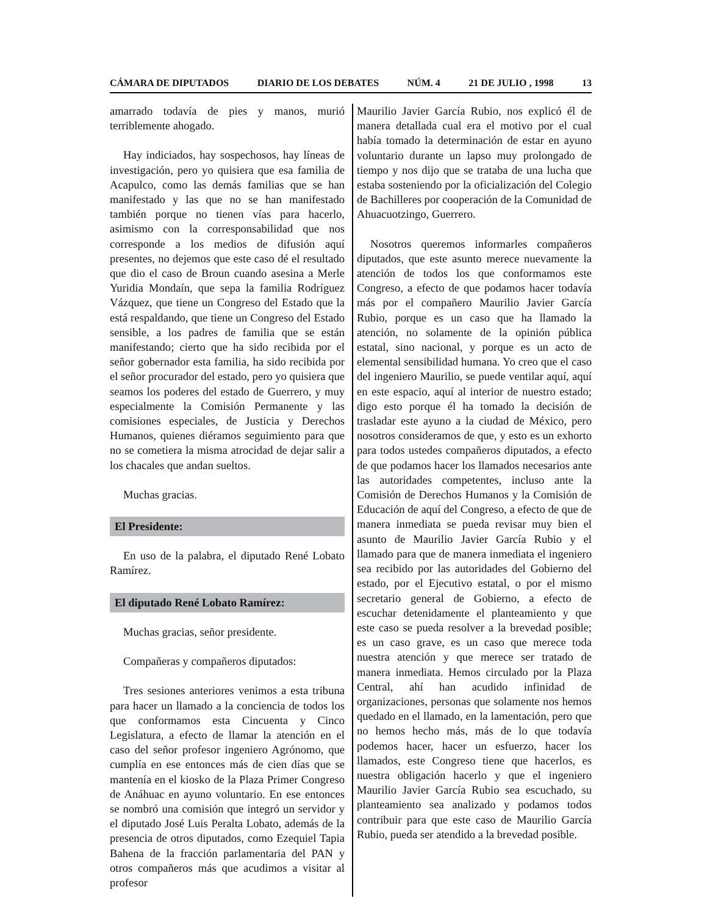CÁMARA DE DIPUTADOS DIARIO DE LOS DEBATES NÚM. 4 21 DE JULIO , 1998 13
amarrado todavía de pies y manos, murió terriblemente ahogado.
Hay indiciados, hay sospechosos, hay líneas de investigación, pero yo quisiera que esa familia de Acapulco, como las demás familias que se han manifestado y las que no se han manifestado también porque no tienen vías para hacerlo, asimismo con la corresponsabilidad que nos corresponde a los medios de difusión aquí presentes, no dejemos que este caso dé el resultado que dio el caso de Broun cuando asesina a Merle Yuridia Mondaín, que sepa la familia Rodríguez Vázquez, que tiene un Congreso del Estado que la está respaldando, que tiene un Congreso del Estado sensible, a los padres de familia que se están manifestando; cierto que ha sido recibida por el señor gobernador esta familia, ha sido recibida por el señor procurador del estado, pero yo quisiera que seamos los poderes del estado de Guerrero, y muy especialmente la Comisión Permanente y las comisiones especiales, de Justicia y Derechos Humanos, quienes diéramos seguimiento para que no se cometiera la misma atrocidad de dejar salir a los chacales que andan sueltos.
Muchas gracias.
El Presidente:
En uso de la palabra, el diputado René Lobato Ramírez.
El diputado René Lobato Ramírez:
Muchas gracias, señor presidente.
Compañeras y compañeros diputados:
Tres sesiones anteriores venimos a esta tribuna para hacer un llamado a la conciencia de todos los que conformamos esta Cincuenta y Cinco Legislatura, a efecto de llamar la atención en el caso del señor profesor ingeniero Agrónomo, que cumplía en ese entonces más de cien días que se mantenía en el kiosko de la Plaza Primer Congreso de Anáhuac en ayuno voluntario. En ese entonces se nombró una comisión que integró un servidor y el diputado José Luis Peralta Lobato, además de la presencia de otros diputados, como Ezequiel Tapia Bahena de la fracción parlamentaria del PAN y otros compañeros más que acudimos a visitar al profesor
Maurilio Javier García Rubio, nos explicó él de manera detallada cual era el motivo por el cual había tomado la determinación de estar en ayuno voluntario durante un lapso muy prolongado de tiempo y nos dijo que se trataba de una lucha que estaba sosteniendo por la oficialización del Colegio de Bachilleres por cooperación de la Comunidad de Ahuacuotzingo, Guerrero.
Nosotros queremos informarles compañeros diputados, que este asunto merece nuevamente la atención de todos los que conformamos este Congreso, a efecto de que podamos hacer todavía más por el compañero Maurilio Javier García Rubio, porque es un caso que ha llamado la atención, no solamente de la opinión pública estatal, sino nacional, y porque es un acto de elemental sensibilidad humana. Yo creo que el caso del ingeniero Maurilio, se puede ventilar aquí, aquí en este espacio, aquí al interior de nuestro estado; digo esto porque él ha tomado la decisión de trasladar este ayuno a la ciudad de México, pero nosotros consideramos de que, y esto es un exhorto para todos ustedes compañeros diputados, a efecto de que podamos hacer los llamados necesarios ante las autoridades competentes, incluso ante la Comisión de Derechos Humanos y la Comisión de Educación de aquí del Congreso, a efecto de que de manera inmediata se pueda revisar muy bien el asunto de Maurilio Javier García Rubio y el llamado para que de manera inmediata el ingeniero sea recibido por las autoridades del Gobierno del estado, por el Ejecutivo estatal, o por el mismo secretario general de Gobierno, a efecto de escuchar detenidamente el planteamiento y que este caso se pueda resolver a la brevedad posible; es un caso grave, es un caso que merece toda nuestra atención y que merece ser tratado de manera inmediata. Hemos circulado por la Plaza Central, ahí han acudido infinidad de organizaciones, personas que solamente nos hemos quedado en el llamado, en la lamentación, pero que no hemos hecho más, más de lo que todavía podemos hacer, hacer un esfuerzo, hacer los llamados, este Congreso tiene que hacerlos, es nuestra obligación hacerlo y que el ingeniero Maurilio Javier García Rubio sea escuchado, su planteamiento sea analizado y podamos todos contribuir para que este caso de Maurilio García Rubio, pueda ser atendido a la brevedad posible.